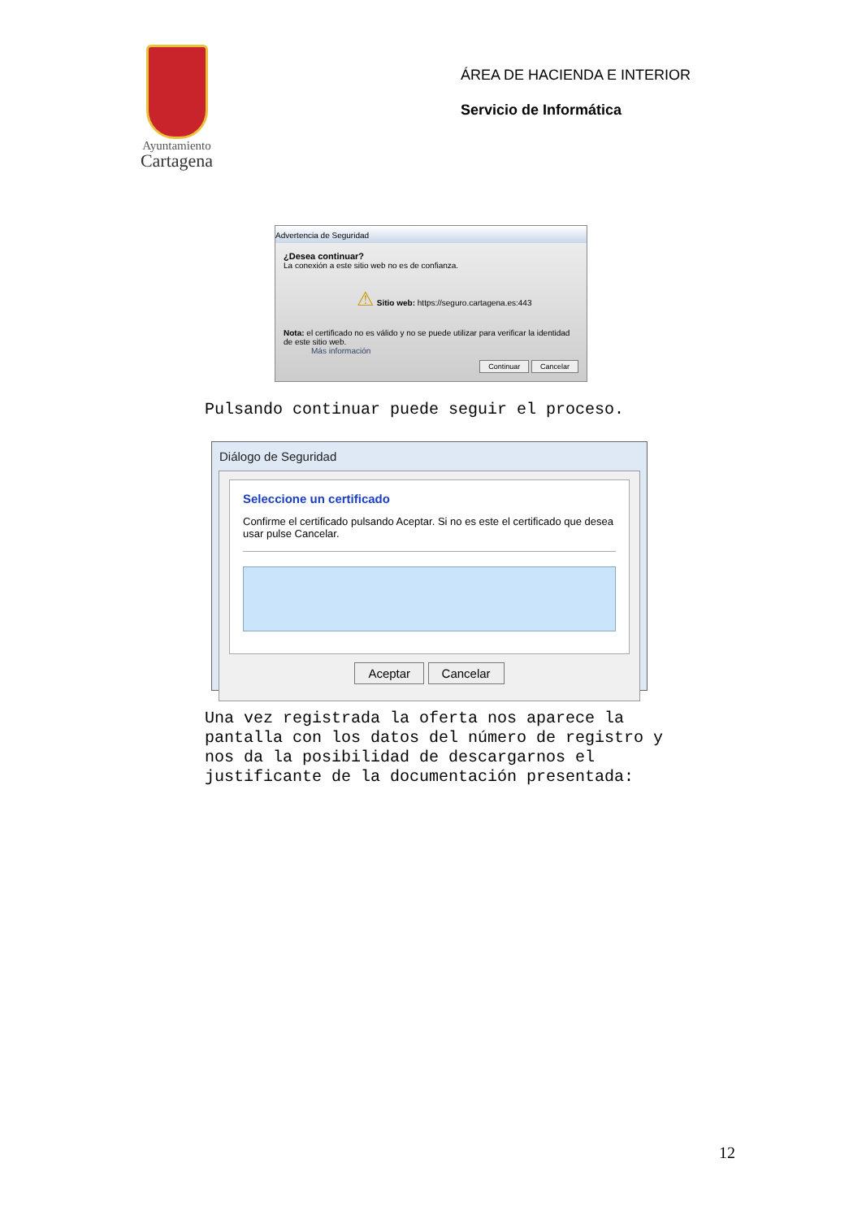Ayuntamiento
Cartagena
ÁREA DE HACIENDA E INTERIOR
Servicio de Informática
Advertencia de Seguridad
¿Desea continuar?
La conexión a este sitio web no es de confianza.
⚠ Sitio web: https://seguro.cartagena.es:443
Nota: el certificado no es válido y no se puede utilizar para verificar la identidad de este sitio web.
Más información
Continuar Cancelar
Pulsando continuar puede seguir el proceso.
Diálogo de Seguridad
Seleccione un certificado
Confirme el certificado pulsando Aceptar. Si no es este el certificado que desea usar pulse Cancelar.
Aceptar Cancelar
Una vez registrada la oferta nos aparece la
pantalla con los datos del número de registro y
nos da la posibilidad de descargarnos el
justificante de la documentación presentada:
12